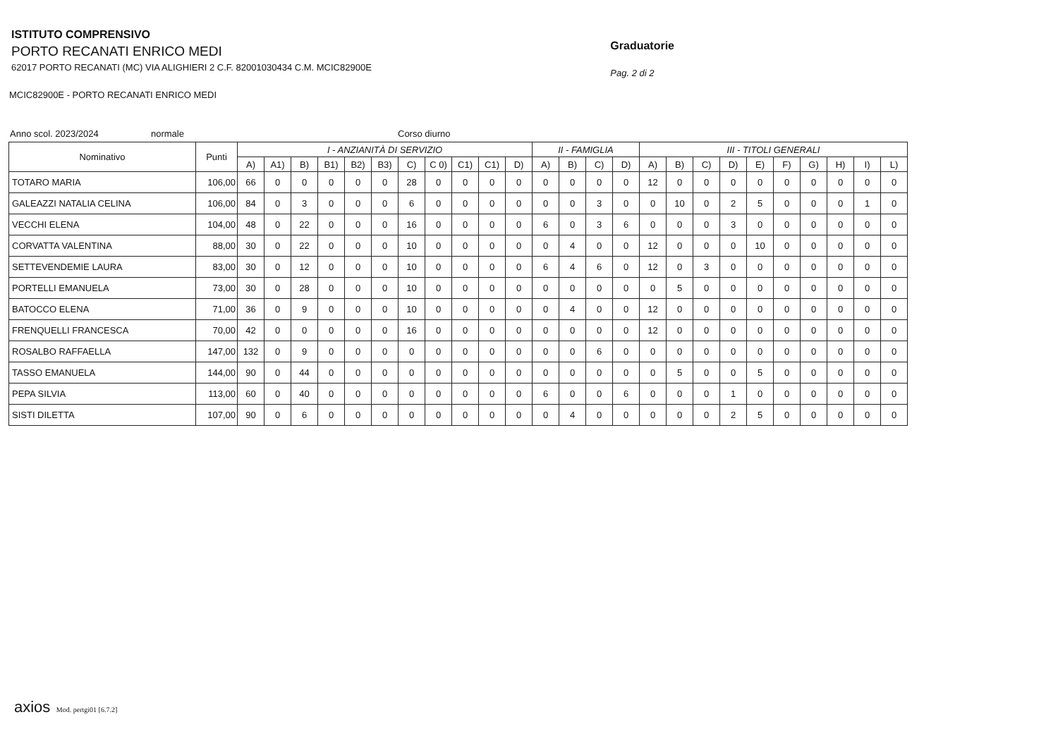ISTITUTO COMPRENSIVO
PORTO RECANATI ENRICO MEDI
62017 PORTO RECANATI (MC) VIA ALIGHIERI 2 C.F. 82001030434 C.M. MCIC82900E
Graduatorie
Pag. 2 di 2
MCIC82900E - PORTO RECANATI ENRICO MEDI
Anno scol. 2023/2024 normale Corso diurno
| Nominativo | Punti | I - ANZIANITÀ DI SERVIZIO | | | | | | | | | | | II - FAMIGLIA | | | | III - TITOLI GENERALI | | | | | | | | | |
| --- | --- | --- | --- | --- | --- | --- | --- | --- | --- | --- | --- | --- | --- | --- | --- | --- | --- | --- | --- | --- | --- | --- | --- | --- | --- | --- |
| | | A) | A1) | B) | B1) | B2) | B3) | C) | C 0) | C1) | C1) | D) | A) | B) | C) | D) | A) | B) | C) | D) | E) | F) | G) | H) | I) | L) |
| TOTARO MARIA | 106,00 | 66 | 0 | 0 | 0 | 0 | 0 | 28 | 0 | 0 | 0 | 0 | 0 | 0 | 0 | 0 | 12 | 0 | 0 | 0 | 0 | 0 | 0 | 0 | 0 | 0 |
| GALEAZZI NATALIA CELINA | 106,00 | 84 | 0 | 3 | 0 | 0 | 0 | 6 | 0 | 0 | 0 | 0 | 0 | 0 | 3 | 0 | 0 | 10 | 0 | 2 | 5 | 0 | 0 | 0 | 1 | 0 |
| VECCHI ELENA | 104,00 | 48 | 0 | 22 | 0 | 0 | 0 | 16 | 0 | 0 | 0 | 0 | 6 | 0 | 3 | 6 | 0 | 0 | 0 | 3 | 0 | 0 | 0 | 0 | 0 | 0 |
| CORVATTA VALENTINA | 88,00 | 30 | 0 | 22 | 0 | 0 | 0 | 10 | 0 | 0 | 0 | 0 | 0 | 4 | 0 | 0 | 12 | 0 | 0 | 0 | 10 | 0 | 0 | 0 | 0 | 0 |
| SETTEVENDEMIE LAURA | 83,00 | 30 | 0 | 12 | 0 | 0 | 0 | 10 | 0 | 0 | 0 | 0 | 6 | 4 | 6 | 0 | 12 | 0 | 3 | 0 | 0 | 0 | 0 | 0 | 0 | 0 |
| PORTELLI EMANUELA | 73,00 | 30 | 0 | 28 | 0 | 0 | 0 | 10 | 0 | 0 | 0 | 0 | 0 | 0 | 0 | 0 | 0 | 5 | 0 | 0 | 0 | 0 | 0 | 0 | 0 | 0 |
| BATOCCO ELENA | 71,00 | 36 | 0 | 9 | 0 | 0 | 0 | 10 | 0 | 0 | 0 | 0 | 0 | 4 | 0 | 0 | 12 | 0 | 0 | 0 | 0 | 0 | 0 | 0 | 0 | 0 |
| FRENQUELLI FRANCESCA | 70,00 | 42 | 0 | 0 | 0 | 0 | 0 | 16 | 0 | 0 | 0 | 0 | 0 | 0 | 0 | 0 | 12 | 0 | 0 | 0 | 0 | 0 | 0 | 0 | 0 | 0 |
| ROSALBO RAFFAELLA | 147,00 | 132 | 0 | 9 | 0 | 0 | 0 | 0 | 0 | 0 | 0 | 0 | 0 | 0 | 6 | 0 | 0 | 0 | 0 | 0 | 0 | 0 | 0 | 0 | 0 | 0 |
| TASSO EMANUELA | 144,00 | 90 | 0 | 44 | 0 | 0 | 0 | 0 | 0 | 0 | 0 | 0 | 0 | 0 | 0 | 0 | 0 | 5 | 0 | 0 | 5 | 0 | 0 | 0 | 0 | 0 |
| PEPA SILVIA | 113,00 | 60 | 0 | 40 | 0 | 0 | 0 | 0 | 0 | 0 | 0 | 0 | 6 | 0 | 0 | 6 | 0 | 0 | 0 | 1 | 0 | 0 | 0 | 0 | 0 | 0 |
| SISTI DILETTA | 107,00 | 90 | 0 | 6 | 0 | 0 | 0 | 0 | 0 | 0 | 0 | 0 | 0 | 4 | 0 | 0 | 0 | 0 | 0 | 2 | 5 | 0 | 0 | 0 | 0 | 0 |
axios Mod. pertgi01 [6.7.2]